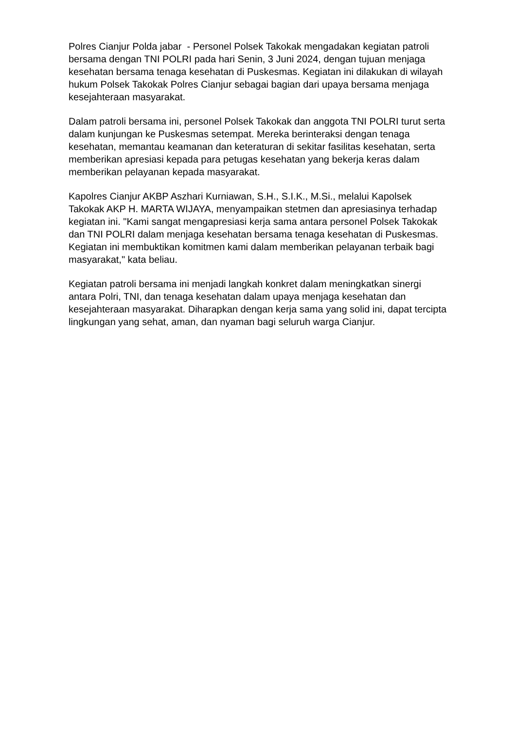Polres Cianjur Polda jabar - Personel Polsek Takokak mengadakan kegiatan patroli bersama dengan TNI POLRI pada hari Senin, 3 Juni 2024, dengan tujuan menjaga kesehatan bersama tenaga kesehatan di Puskesmas. Kegiatan ini dilakukan di wilayah hukum Polsek Takokak Polres Cianjur sebagai bagian dari upaya bersama menjaga kesejahteraan masyarakat.
Dalam patroli bersama ini, personel Polsek Takokak dan anggota TNI POLRI turut serta dalam kunjungan ke Puskesmas setempat. Mereka berinteraksi dengan tenaga kesehatan, memantau keamanan dan keteraturan di sekitar fasilitas kesehatan, serta memberikan apresiasi kepada para petugas kesehatan yang bekerja keras dalam memberikan pelayanan kepada masyarakat.
Kapolres Cianjur AKBP Aszhari Kurniawan, S.H., S.I.K., M.Si., melalui Kapolsek Takokak AKP H. MARTA WIJAYA, menyampaikan stetmen dan apresiasinya terhadap kegiatan ini. "Kami sangat mengapresiasi kerja sama antara personel Polsek Takokak dan TNI POLRI dalam menjaga kesehatan bersama tenaga kesehatan di Puskesmas. Kegiatan ini membuktikan komitmen kami dalam memberikan pelayanan terbaik bagi masyarakat," kata beliau.
Kegiatan patroli bersama ini menjadi langkah konkret dalam meningkatkan sinergi antara Polri, TNI, dan tenaga kesehatan dalam upaya menjaga kesehatan dan kesejahteraan masyarakat. Diharapkan dengan kerja sama yang solid ini, dapat tercipta lingkungan yang sehat, aman, dan nyaman bagi seluruh warga Cianjur.